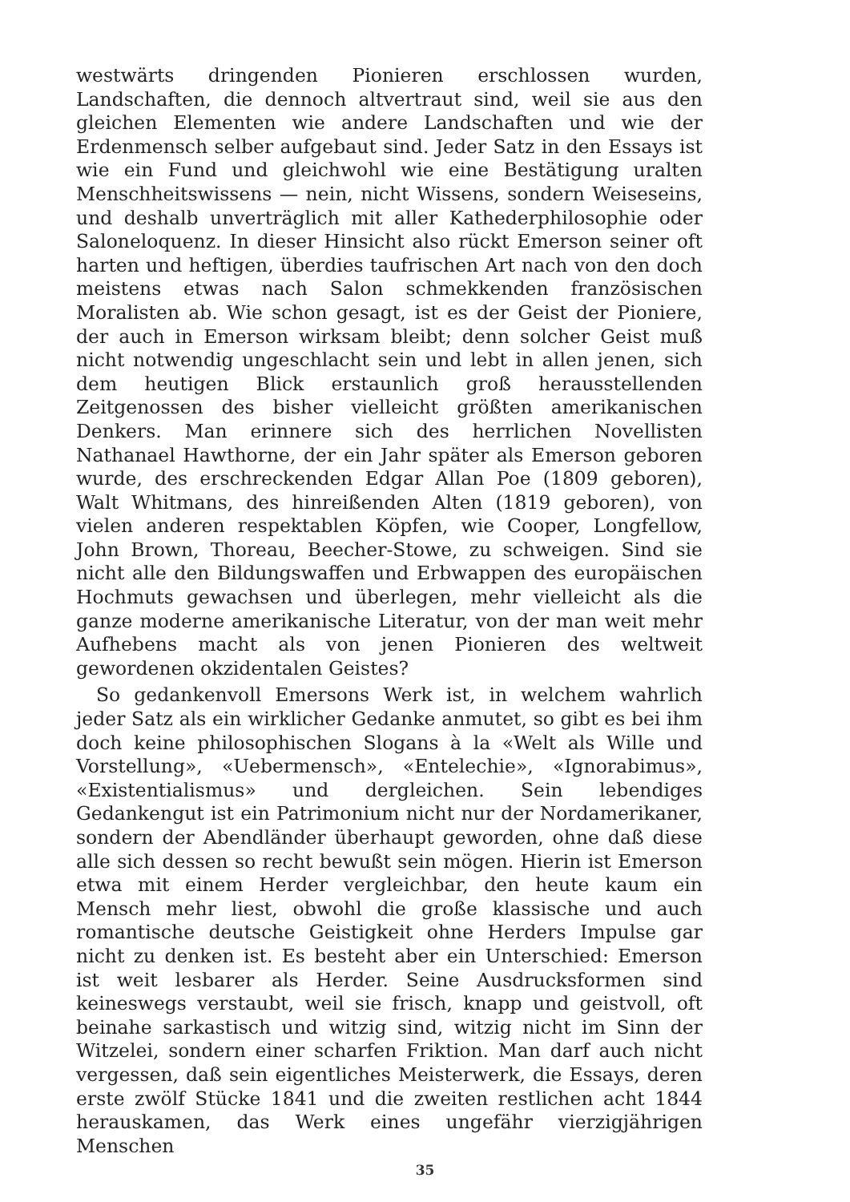westwärts dringenden Pionieren erschlossen wurden, Landschaften, die dennoch altvertraut sind, weil sie aus den gleichen Elementen wie andere Landschaften und wie der Erdenmensch selber aufgebaut sind. Jeder Satz in den Essays ist wie ein Fund und gleichwohl wie eine Bestätigung uralten Menschheitswissens — nein, nicht Wissens, sondern Weiseseins, und deshalb unverträglich mit aller Kathederphilosophie oder Saloneloquenz. In dieser Hinsicht also rückt Emerson seiner oft harten und heftigen, überdies taufrischen Art nach von den doch meistens etwas nach Salon schmekkenden französischen Moralisten ab. Wie schon gesagt, ist es der Geist der Pioniere, der auch in Emerson wirksam bleibt; denn solcher Geist muß nicht notwendig ungeschlacht sein und lebt in allen jenen, sich dem heutigen Blick erstaunlich groß herausstellenden Zeitgenossen des bisher vielleicht größten amerikanischen Denkers. Man erinnere sich des herrlichen Novellisten Nathanael Hawthorne, der ein Jahr später als Emerson geboren wurde, des erschreckenden Edgar Allan Poe (1809 geboren), Walt Whitmans, des hinreißenden Alten (1819 geboren), von vielen anderen respektablen Köpfen, wie Cooper, Longfellow, John Brown, Thoreau, Beecher-Stowe, zu schweigen. Sind sie nicht alle den Bildungswaffen und Erbwappen des europäischen Hochmuts gewachsen und überlegen, mehr vielleicht als die ganze moderne amerikanische Literatur, von der man weit mehr Aufhebens macht als von jenen Pionieren des weltweit gewordenen okzidentalen Geistes?
So gedankenvoll Emersons Werk ist, in welchem wahrlich jeder Satz als ein wirklicher Gedanke anmutet, so gibt es bei ihm doch keine philosophischen Slogans à la «Welt als Wille und Vorstellung», «Uebermensch», «Entelechie», «Ignorabimus», «Existentialismus» und dergleichen. Sein lebendiges Gedankengut ist ein Patrimonium nicht nur der Nordamerikaner, sondern der Abendländer überhaupt geworden, ohne daß diese alle sich dessen so recht bewußt sein mögen. Hierin ist Emerson etwa mit einem Herder vergleichbar, den heute kaum ein Mensch mehr liest, obwohl die große klassische und auch romantische deutsche Geistigkeit ohne Herders Impulse gar nicht zu denken ist. Es besteht aber ein Unterschied: Emerson ist weit lesbarer als Herder. Seine Ausdrucksformen sind keineswegs verstaubt, weil sie frisch, knapp und geistvoll, oft beinahe sarkastisch und witzig sind, witzig nicht im Sinn der Witzelei, sondern einer scharfen Friktion. Man darf auch nicht vergessen, daß sein eigentliches Meisterwerk, die Essays, deren erste zwölf Stücke 1841 und die zweiten restlichen acht 1844 herauskamen, das Werk eines ungefähr vierzigjährigen Menschen
35